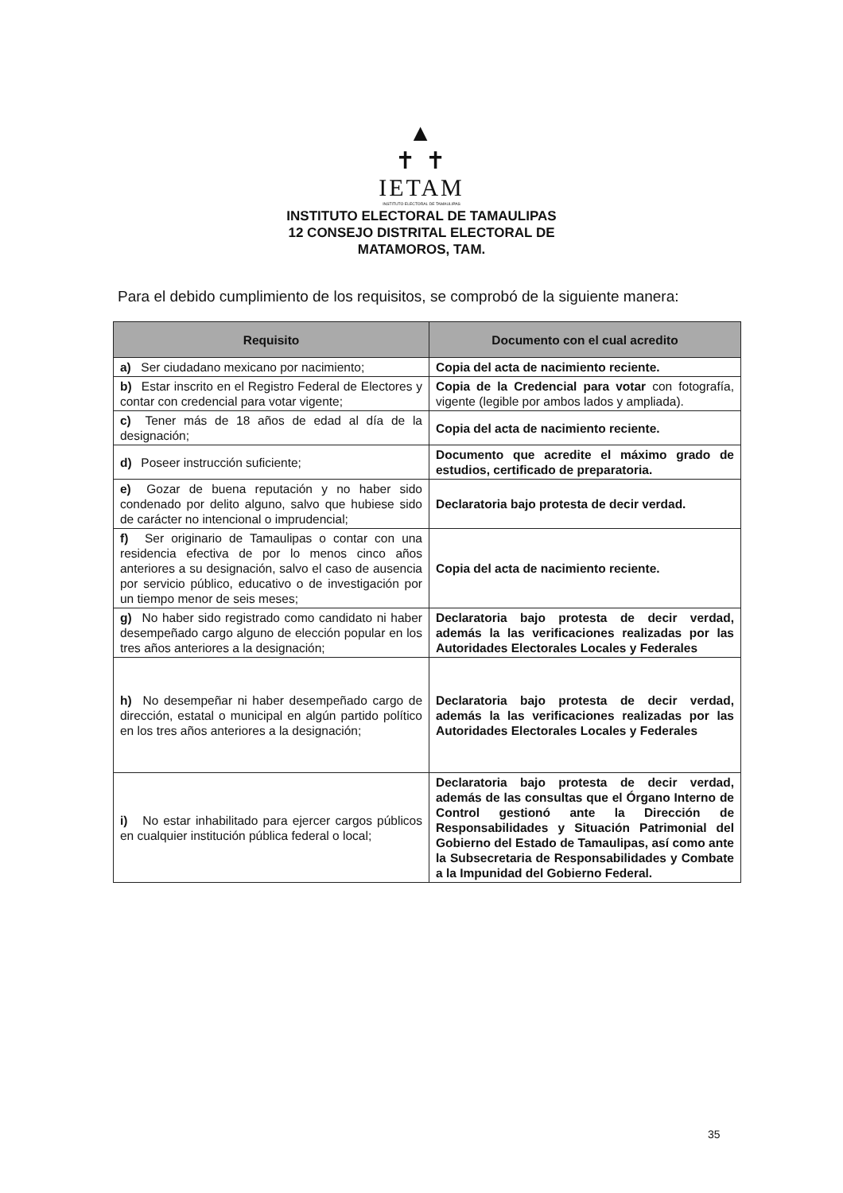▲
✝ ✝
IETAM
INSTITUTO ELECTORAL DE TAMAULIPAS
INSTITUTO ELECTORAL DE TAMAULIPAS
12 CONSEJO DISTRITAL ELECTORAL DE
MATAMOROS, TAM.
Para el debido cumplimiento de los requisitos, se comprobó de la siguiente manera:
| Requisito | Documento con el cual acredito |
| --- | --- |
| a) Ser ciudadano mexicano por nacimiento; | Copia del acta de nacimiento reciente. |
| b) Estar inscrito en el Registro Federal de Electores y contar con credencial para votar vigente; | Copia de la Credencial para votar con fotografía, vigente (legible por ambos lados y ampliada). |
| c) Tener más de 18 años de edad al día de la designación; | Copia del acta de nacimiento reciente. |
| d) Poseer instrucción suficiente; | Documento que acredite el máximo grado de estudios, certificado de preparatoria. |
| e) Gozar de buena reputación y no haber sido condenado por delito alguno, salvo que hubiese sido de carácter no intencional o imprudencial; | Declaratoria bajo protesta de decir verdad. |
| f) Ser originario de Tamaulipas o contar con una residencia efectiva de por lo menos cinco años anteriores a su designación, salvo el caso de ausencia por servicio público, educativo o de investigación por un tiempo menor de seis meses; | Copia del acta de nacimiento reciente. |
| g) No haber sido registrado como candidato ni haber desempeñado cargo alguno de elección popular en los tres años anteriores a la designación; | Declaratoria bajo protesta de decir verdad, además la las verificaciones realizadas por las Autoridades Electorales Locales y Federales |
| h) No desempeñar ni haber desempeñado cargo de dirección, estatal o municipal en algún partido político en los tres años anteriores a la designación; | Declaratoria bajo protesta de decir verdad, además la las verificaciones realizadas por las Autoridades Electorales Locales y Federales |
| i) No estar inhabilitado para ejercer cargos públicos en cualquier institución pública federal o local; | Declaratoria bajo protesta de decir verdad, además de las consultas que el Órgano Interno de Control gestionó ante la Dirección de Responsabilidades y Situación Patrimonial del Gobierno del Estado de Tamaulipas, así como ante la Subsecretaria de Responsabilidades y Combate a la Impunidad del Gobierno Federal. |
35